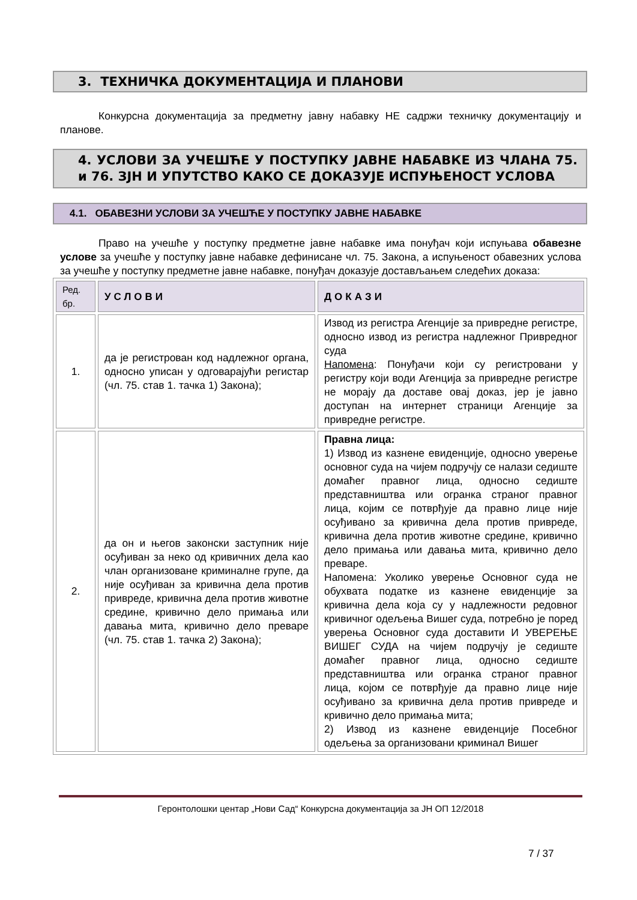3. ТЕХНИЧКА ДОКУМЕНТАЦИЈА И ПЛАНОВИ
Конкурсна документација за предметну јавну набавку НЕ садржи техничку документацију и планове.
4. УСЛОВИ ЗА УЧЕШЋЕ У ПОСТУПКУ ЈАВНЕ НАБАВКЕ ИЗ ЧЛАНА 75. и 76. ЗЈН И УПУТСТВО КАКО СЕ ДОКАЗУЈЕ ИСПУЊЕНОСТ УСЛОВА
4.1. ОБАВЕЗНИ УСЛОВИ ЗА УЧЕШЋЕ У ПОСТУПКУ ЈАВНЕ НАБАВКЕ
Право на учешће у поступку предметне јавне набавке има понуђач који испуњава обавезне услове за учешће у поступку јавне набавке дефинисане чл. 75. Закона, а испуњеност обавезних услова за учешће у поступку предметне јавне набавке, понуђач доказује достављањем следећих доказа:
| Ред. бр. | УСЛОВИ | ДОКАЗИ |
| --- | --- | --- |
| 1. | да је регистрован код надлежног органа, односно уписан у одговарајући регистар (чл. 75. став 1. тачка 1) Закона); | Извод из регистра Агенције за привредне регистре, односно извод из регистра надлежног Привредног суда Напомена : Понуђачи који су регистровани у регистру који води Агенција за привредне регистре не морају да доставе овај доказ, јер је јавно доступан на интернет страници Агенције за привредне регистре. |
| 2. | да он и његов законски заступник није осуђиван за неко од кривичних дела као члан организоване криминалне групе, да није осуђиван за кривична дела против привреде, кривична дела против животне средине, кривично дело примања или давања мита, кривично дело преваре (чл. 75. став 1. тачка 2) Закона); | Правна лица: 1) Извод из казнене евиденције, односно уверење основног суда на чијем подручју се налази седиште домаћег правног лица, односно седиште представништва или огранка страног правног лица, којим се потврђује да правно лице није осуђивано за кривична дела против привреде, кривична дела против животне средине, кривично дело примања или давања мита, кривично дело преваре. Напомена: Уколико уверење Основног суда не обухвата податке из казнене евиденције за кривична дела која су у надлежности редовног кривичног одељења Вишег суда, потребно је поред уверења Основног суда доставити И УВЕРЕЊЕ ВИШЕГ СУДА на чијем подручју је седиште домаћег правног лица, односно седиште представништва или огранка страног правног лица, којом се потврђује да правно лице није осуђивано за кривична дела против привреде и кривично дело примања мита; 2) Извод из казнене евиденције Посебног одељења за организовани криминал Вишег |
Геронтолошки центар „Нови Сад“ Конкурсна документација за ЈН ОП 12/2018
7 / 37